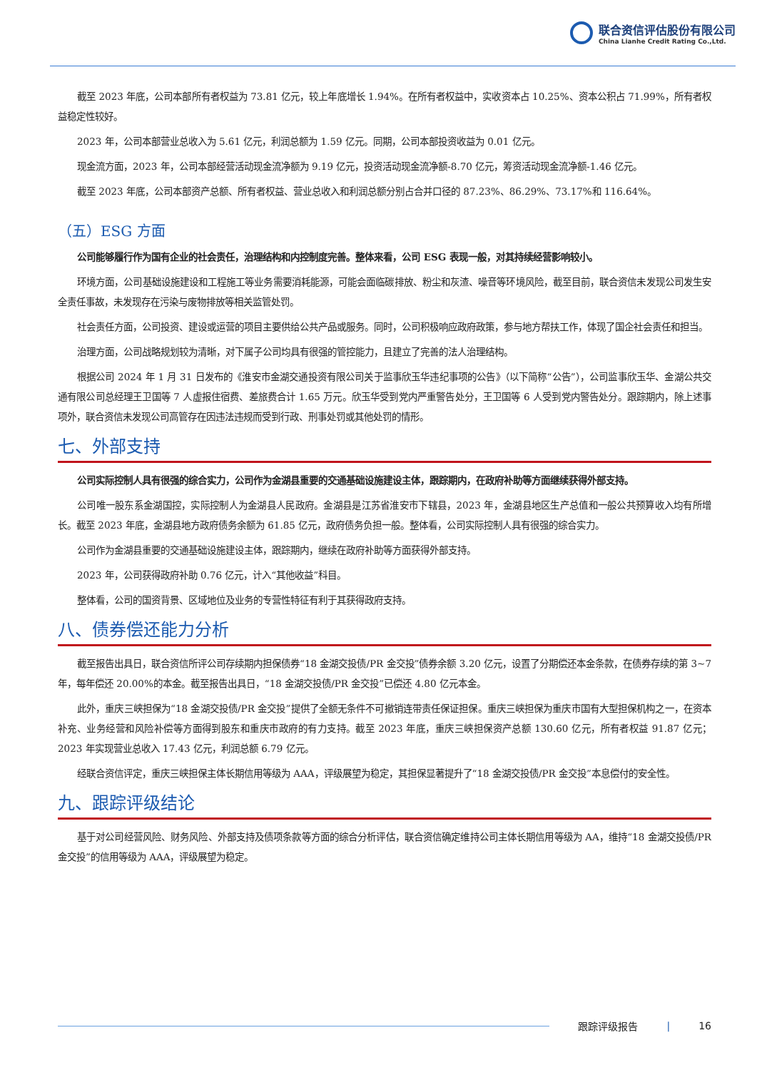联合资信评估股份有限公司
China Lianhe Credit Rating Co.,Ltd.
截至 2023 年底，公司本部所有者权益为 73.81 亿元，较上年底增长 1.94%。在所有者权益中，实收资本占 10.25%、资本公积占 71.99%，所有者权益稳定性较好。
2023 年，公司本部营业总收入为 5.61 亿元，利润总额为 1.59 亿元。同期，公司本部投资收益为 0.01 亿元。
现金流方面，2023 年，公司本部经营活动现金流净额为 9.19 亿元，投资活动现金流净额-8.70 亿元，筹资活动现金流净额-1.46 亿元。
截至 2023 年底，公司本部资产总额、所有者权益、营业总收入和利润总额分别占合并口径的 87.23%、86.29%、73.17%和 116.64%。
（五）ESG 方面
公司能够履行作为国有企业的社会责任，治理结构和内控制度完善。整体来看，公司 ESG 表现一般，对其持续经营影响较小。
环境方面，公司基础设施建设和工程施工等业务需要消耗能源，可能会面临碳排放、粉尘和灰渣、噪音等环境风险，截至目前，联合资信未发现公司发生安全责任事故，未发现存在污染与废物排放等相关监管处罚。
社会责任方面，公司投资、建设或运营的项目主要供给公共产品或服务。同时，公司积极响应政府政策，参与地方帮扶工作，体现了国企社会责任和担当。
治理方面，公司战略规划较为清晰，对下属子公司均具有很强的管控能力，且建立了完善的法人治理结构。
根据公司 2024 年 1 月 31 日发布的《淮安市金湖交通投资有限公司关于监事欣玉华违纪事项的公告》（以下简称“公告”），公司监事欣玉华、金湖公共交通有限公司总经理王卫国等 7 人虚报住宿费、差旅费合计 1.65 万元。欣玉华受到党内严重警告处分，王卫国等 6 人受到党内警告处分。跟踪期内，除上述事项外，联合资信未发现公司高管存在因违法违规而受到行政、刑事处罚或其他处罚的情形。
七、外部支持
公司实际控制人具有很强的综合实力，公司作为金湖县重要的交通基础设施建设主体，跟踪期内，在政府补助等方面继续获得外部支持。
公司唯一股东系金湖国控，实际控制人为金湖县人民政府。金湖县是江苏省淮安市下辖县，2023 年，金湖县地区生产总值和一般公共预算收入均有所增长。截至 2023 年底，金湖县地方政府债务余额为 61.85 亿元，政府债务负担一般。整体看，公司实际控制人具有很强的综合实力。
公司作为金湖县重要的交通基础设施建设主体，跟踪期内，继续在政府补助等方面获得外部支持。
2023 年，公司获得政府补助 0.76 亿元，计入“其他收益”科目。
整体看，公司的国资背景、区域地位及业务的专营性特征有利于其获得政府支持。
八、债券偿还能力分析
截至报告出具日，联合资信所评公司存续期内担保债券“18 金湖交投债/PR 金交投”债券余额 3.20 亿元，设置了分期偿还本金条款，在债券存续的第 3~7 年，每年偿还 20.00%的本金。截至报告出具日，“18 金湖交投债/PR 金交投”已偿还 4.80 亿元本金。
此外，重庆三峡担保为“18 金湖交投债/PR 金交投”提供了全额无条件不可撤销连带责任保证担保。重庆三峡担保为重庆市国有大型担保机构之一，在资本补充、业务经营和风险补偿等方面得到股东和重庆市政府的有力支持。截至 2023 年底，重庆三峡担保资产总额 130.60 亿元，所有者权益 91.87 亿元；2023 年实现营业总收入 17.43 亿元，利润总额 6.79 亿元。
经联合资信评定，重庆三峡担保主体长期信用等级为 AAA，评级展望为稳定，其担保显著提升了“18 金湖交投债/PR 金交投”本息偿付的安全性。
九、跟踪评级结论
基于对公司经营风险、财务风险、外部支持及债项条款等方面的综合分析评估，联合资信确定维持公司主体长期信用等级为 AA，维持“18 金湖交投债/PR 金交投”的信用等级为 AAA，评级展望为稳定。
跟踪评级报告 | 16